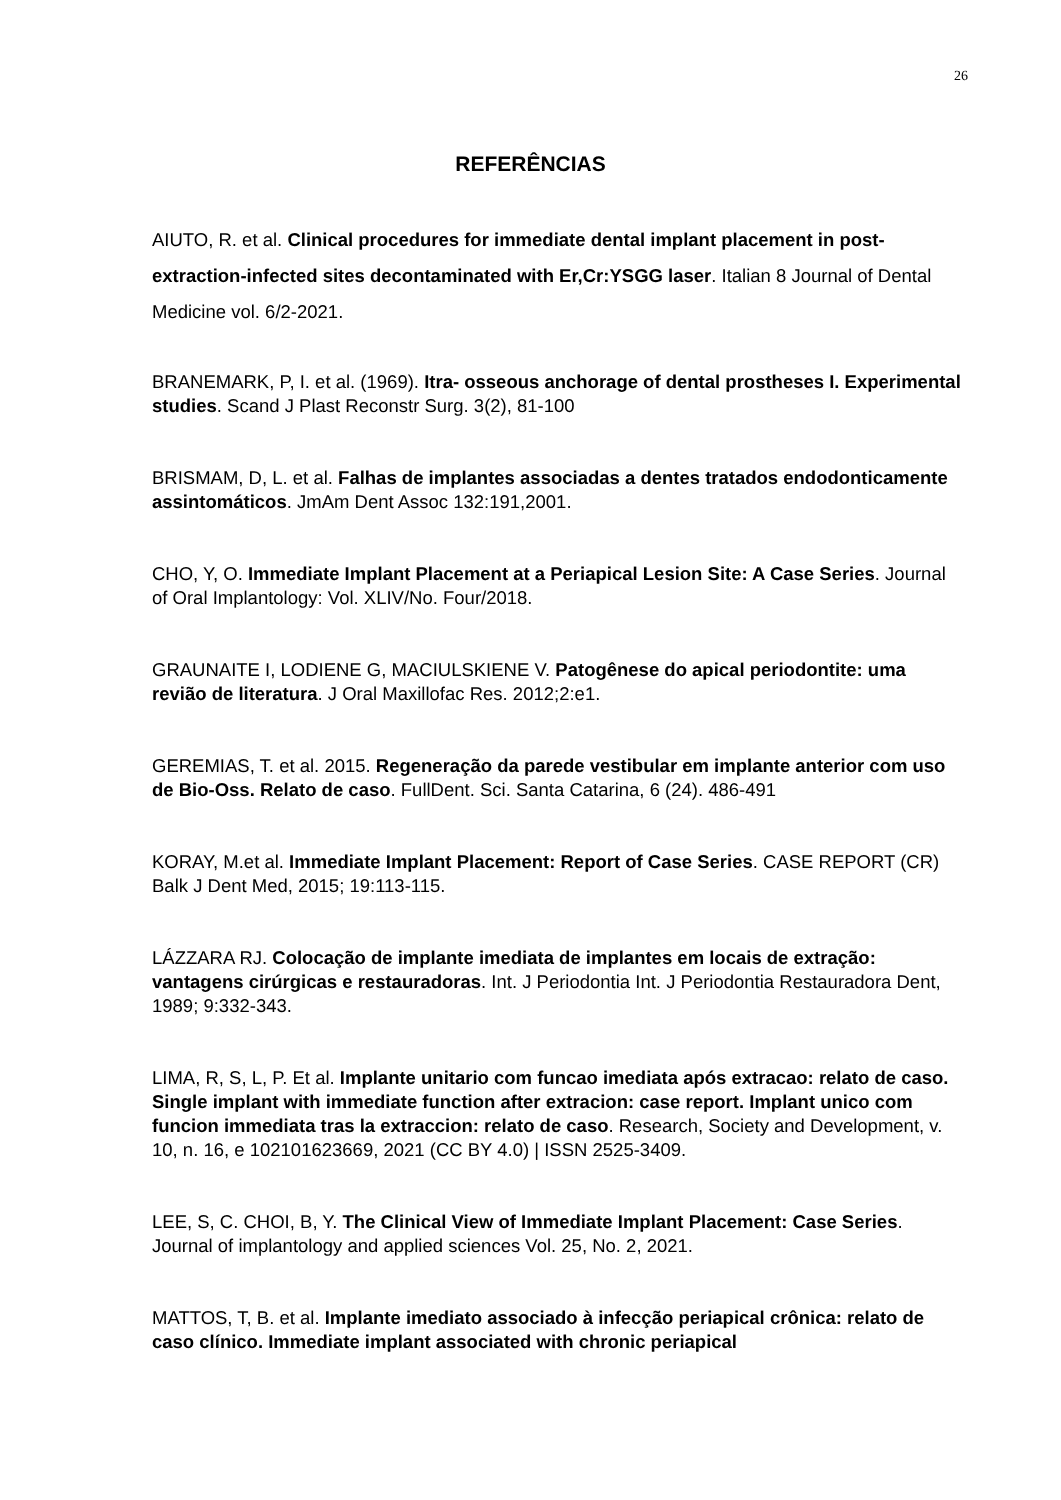26
REFERÊNCIAS
AIUTO, R. et al. Clinical procedures for immediate dental implant placement in post-extraction-infected sites decontaminated with Er,Cr:YSGG laser. Italian 8 Journal of Dental Medicine vol. 6/2-2021.
BRANEMARK, P, I. et al. (1969). Itra- osseous anchorage of dental prostheses I. Experimental studies. Scand J Plast Reconstr Surg. 3(2), 81-100
BRISMAM, D, L. et al. Falhas de implantes associadas a dentes tratados endodonticamente assintomáticos. JmAm Dent Assoc 132:191,2001.
CHO, Y, O. Immediate Implant Placement at a Periapical Lesion Site: A Case Series. Journal of Oral Implantology: Vol. XLIV/No. Four/2018.
GRAUNAITE I, LODIENE G, MACIULSKIENE V. Patogênese do apical periodontite: uma revião de literatura. J Oral Maxillofac Res. 2012;2:e1.
GEREMIAS, T. et al. 2015. Regeneração da parede vestibular em implante anterior com uso de Bio-Oss. Relato de caso. FullDent. Sci. Santa Catarina, 6 (24). 486-491
KORAY, M.et al. Immediate Implant Placement: Report of Case Series. CASE REPORT (CR) Balk J Dent Med, 2015; 19:113-115.
LÁZZARA RJ. Colocação de implante imediata de implantes em locais de extração: vantagens cirúrgicas e restauradoras. Int. J Periodontia Int. J Periodontia Restauradora Dent, 1989; 9:332-343.
LIMA, R, S, L, P. Et al. Implante unitario com funcao imediata após extracao: relato de caso. Single implant with immediate function after extracion: case report. Implant unico com funcion immediata tras la extraccion: relato de caso. Research, Society and Development, v. 10, n. 16, e 102101623669, 2021 (CC BY 4.0) | ISSN 2525-3409.
LEE, S, C. CHOI, B, Y. The Clinical View of Immediate Implant Placement: Case Series. Journal of implantology and applied sciences Vol. 25, No. 2, 2021.
MATTOS, T, B. et al. Implante imediato associado à infecção periapical crônica: relato de caso clínico. Immediate implant associated with chronic periapical